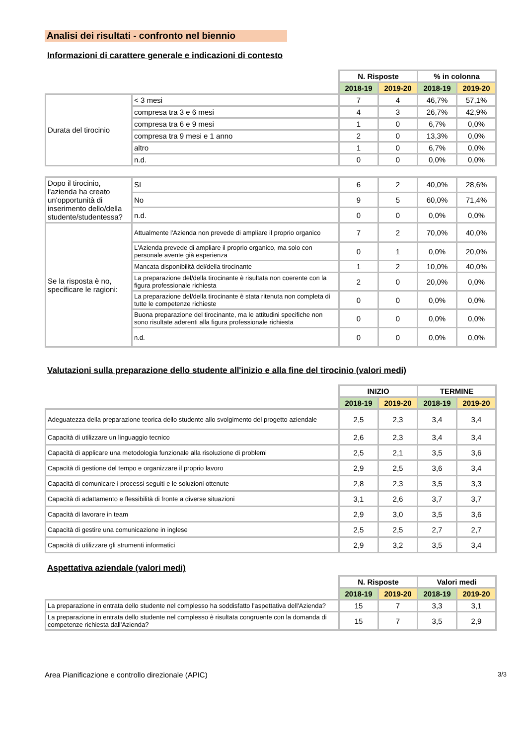Analisi dei risultati - confronto nel biennio
Informazioni di carattere generale e indicazioni di contesto
| | | N. Risposte | | % in colonna | |
| --- | --- | --- | --- | --- | --- |
| | | 2018-19 | 2019-20 | 2018-19 | 2019-20 |
| Durata del tirocinio | < 3 mesi | 7 | 4 | 46,7% | 57,1% |
| | compresa tra 3 e 6 mesi | 4 | 3 | 26,7% | 42,9% |
| | compresa tra 6 e 9 mesi | 1 | 0 | 6,7% | 0,0% |
| | compresa tra 9 mesi e 1 anno | 2 | 0 | 13,3% | 0,0% |
| | altro | 1 | 0 | 6,7% | 0,0% |
| | n.d. | 0 | 0 | 0,0% | 0,0% |
| Dopo il tirocinio, l'azienda ha creato un'opportunità di inserimento dello/della studente/studentessa? | Sì | 6 | 2 | 40,0% | 28,6% |
| | No | 9 | 5 | 60,0% | 71,4% |
| | n.d. | 0 | 0 | 0,0% | 0,0% |
| Se la risposta è no, specificare le ragioni: | Attualmente l'Azienda non prevede di ampliare il proprio organico | 7 | 2 | 70,0% | 40,0% |
| | L'Azienda prevede di ampliare il proprio organico, ma solo con personale avente già esperienza | 0 | 1 | 0,0% | 20,0% |
| | Mancata disponibilità del/della tirocinante | 1 | 2 | 10,0% | 40,0% |
| | La preparazione del/della tirocinante è risultata non coerente con la figura professionale richiesta | 2 | 0 | 20,0% | 0,0% |
| | La preparazione del/della tirocinante è stata ritenuta non completa di tutte le competenze richieste | 0 | 0 | 0,0% | 0,0% |
| | Buona preparazione del tirocinante, ma le attitudini specifiche non sono risultate aderenti alla figura professionale richiesta | 0 | 0 | 0,0% | 0,0% |
| | n.d. | 0 | 0 | 0,0% | 0,0% |
Valutazioni sulla preparazione dello studente all'inizio e alla fine del tirocinio (valori medi)
| | INIZIO | | TERMINE | |
| --- | --- | --- | --- | --- |
| | 2018-19 | 2019-20 | 2018-19 | 2019-20 |
| Adeguatezza della preparazione teorica dello studente allo svolgimento del progetto aziendale | 2,5 | 2,3 | 3,4 | 3,4 |
| Capacità di utilizzare un linguaggio tecnico | 2,6 | 2,3 | 3,4 | 3,4 |
| Capacità di applicare una metodologia funzionale alla risoluzione di problemi | 2,5 | 2,1 | 3,5 | 3,6 |
| Capacità di gestione del tempo e organizzare il proprio lavoro | 2,9 | 2,5 | 3,6 | 3,4 |
| Capacità di comunicare i processi seguiti e le soluzioni ottenute | 2,8 | 2,3 | 3,5 | 3,3 |
| Capacità di adattamento e flessibilità di fronte a diverse situazioni | 3,1 | 2,6 | 3,7 | 3,7 |
| Capacità di lavorare in team | 2,9 | 3,0 | 3,5 | 3,6 |
| Capacità di gestire una comunicazione in inglese | 2,5 | 2,5 | 2,7 | 2,7 |
| Capacità di utilizzare gli strumenti informatici | 2,9 | 3,2 | 3,5 | 3,4 |
Aspettativa aziendale (valori medi)
| | N. Risposte | | Valori medi | |
| --- | --- | --- | --- | --- |
| | 2018-19 | 2019-20 | 2018-19 | 2019-20 |
| La preparazione in entrata dello studente nel complesso ha soddisfatto l'aspettativa dell'Azienda? | 15 | 7 | 3,3 | 3,1 |
| La preparazione in entrata dello studente nel complesso è risultata congruente con la domanda di competenze richiesta dall'Azienda? | 15 | 7 | 3,5 | 2,9 |
Area Pianificazione e controllo direzionale (APIC) 3/3